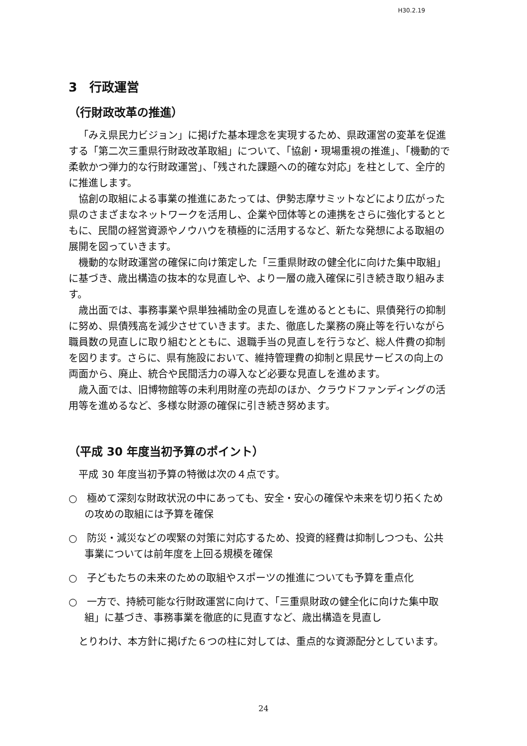H30.2.19
3　行政運営
（行財政改革の推進）
「みえ県民力ビジョン」に掲げた基本理念を実現するため、県政運営の変革を促進する「第二次三重県行財政改革取組」について、「協創・現場重視の推進」、「機動的で柔軟かつ弾力的な行財政運営」、「残された課題への的確な対応」を柱として、全庁的に推進します。
協創の取組による事業の推進にあたっては、伊勢志摩サミットなどにより広がった県のさまざまなネットワークを活用し、企業や団体等との連携をさらに強化するとともに、民間の経営資源やノウハウを積極的に活用するなど、新たな発想による取組の展開を図っていきます。
機動的な財政運営の確保に向け策定した「三重県財政の健全化に向けた集中取組」に基づき、歳出構造の抜本的な見直しや、より一層の歳入確保に引き続き取り組みます。
歳出面では、事務事業や県単独補助金の見直しを進めるとともに、県債発行の抑制に努め、県債残高を減少させていきます。また、徹底した業務の廃止等を行いながら職員数の見直しに取り組むとともに、退職手当の見直しを行うなど、総人件費の抑制を図ります。さらに、県有施設において、維持管理費の抑制と県民サービスの向上の両面から、廃止、統合や民間活力の導入など必要な見直しを進めます。
歳入面では、旧博物館等の未利用財産の売却のほか、クラウドファンディングの活用等を進めるなど、多様な財源の確保に引き続き努めます。
（平成 30 年度当初予算のポイント）
平成 30 年度当初予算の特徴は次の４点です。
○　極めて深刻な財政状況の中にあっても、安全・安心の確保や未来を切り拓くための攻めの取組には予算を確保
○　防災・減災などの喫緊の対策に対応するため、投資的経費は抑制しつつも、公共事業については前年度を上回る規模を確保
○　子どもたちの未来のための取組やスポーツの推進についても予算を重点化
○　一方で、持続可能な行財政運営に向けて、「三重県財政の健全化に向けた集中取組」に基づき、事務事業を徹底的に見直すなど、歳出構造を見直し
とりわけ、本方針に掲げた６つの柱に対しては、重点的な資源配分としています。
24